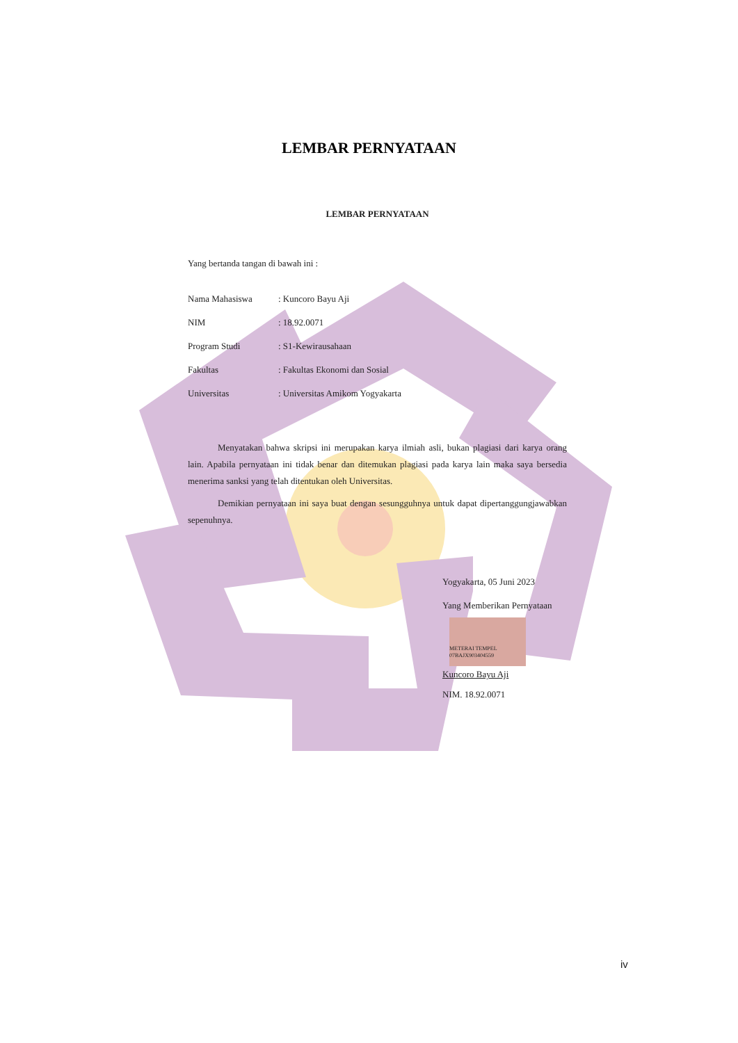LEMBAR PERNYATAAN
LEMBAR PERNYATAAN
Yang bertanda tangan di bawah ini :
| Nama Mahasiswa | : Kuncoro Bayu Aji |
| NIM | : 18.92.0071 |
| Program Studi | : S1-Kewirausahaan |
| Fakultas | : Fakultas Ekonomi dan Sosial |
| Universitas | : Universitas Amikom Yogyakarta |
Menyatakan bahwa skripsi ini merupakan karya ilmiah asli, bukan plagiasi dari karya orang lain. Apabila pernyataan ini tidak benar dan ditemukan plagiasi pada karya lain maka saya bersedia menerima sanksi yang telah ditentukan oleh Universitas.
Demikian pernyataan ini saya buat dengan sesungguhnya untuk dapat dipertanggungjawabkan sepenuhnya.
Yogyakarta, 05 Juni 2023
Yang Memberikan Pernyataan
METERAI TEMPEL
07BAJX903404559
Kuncoro Bayu Aji
NIM. 18.92.0071
iv